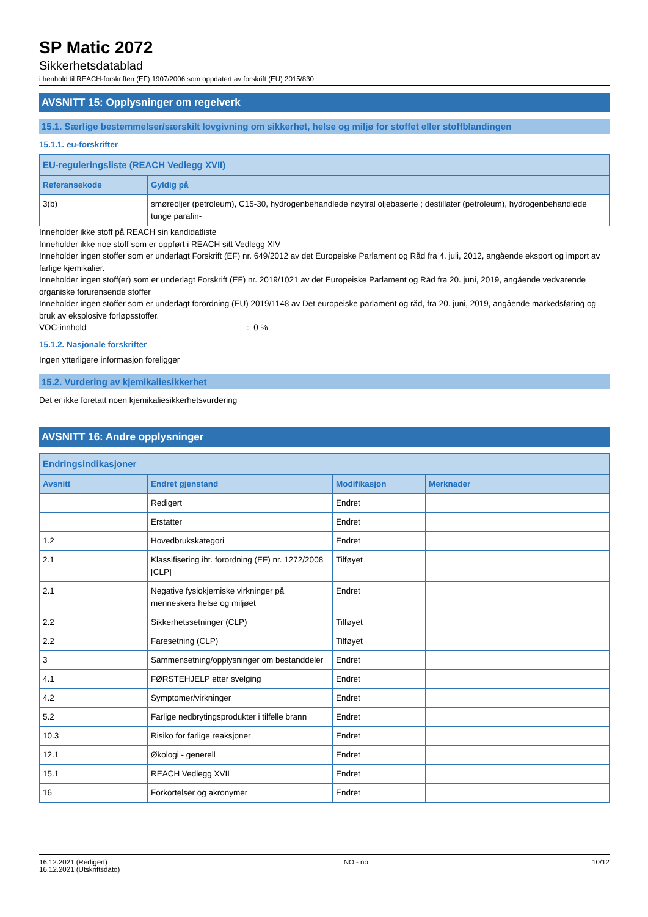SP Matic 2072
Sikkerhetsdatablad
i henhold til REACH-forskriften (EF) 1907/2006 som oppdatert av forskrift (EU) 2015/830
AVSNITT 15: Opplysninger om regelverk
15.1. Særlige bestemmelser/særskilt lovgivning om sikkerhet, helse og miljø for stoffet eller stoffblandingen
15.1.1. eu-forskrifter
| EU-reguleringsliste (REACH Vedlegg XVII) | |
| --- | --- |
| Referansekode | Gyldig på |
| 3(b) | smøreoljer (petroleum), C15-30, hydrogenbehandlede nøytral oljebaserte ; destillater (petroleum), hydrogenbehandlede tunge parafin- |
Inneholder ikke stoff på REACH sin kandidatliste
Inneholder ikke noe stoff som er oppført i REACH sitt Vedlegg XIV
Inneholder ingen stoffer som er underlagt Forskrift (EF) nr. 649/2012 av det Europeiske Parlament og Råd fra 4. juli, 2012, angående eksport og import av farlige kjemikalier.
Inneholder ingen stoff(er) som er underlagt Forskrift (EF) nr. 2019/1021 av det Europeiske Parlament og Råd fra 20. juni, 2019, angående vedvarende organiske forurensende stoffer
Inneholder ingen stoffer som er underlagt forordning (EU) 2019/1148 av Det europeiske parlament og råd, fra 20. juni, 2019, angående markedsføring og bruk av eksplosive forløpsstoffer.
VOC-innhold: 0 %
15.1.2. Nasjonale forskrifter
Ingen ytterligere informasjon foreligger
15.2. Vurdering av kjemikaliesikkerhet
Det er ikke foretatt noen kjemikaliesikkerhetsvurdering
AVSNITT 16: Andre opplysninger
| Endringsindikasjoner | | | |
| --- | --- | --- | --- |
| Avsnitt | Endret gjenstand | Modifikasjon | Merknader |
| | Redigert | Endret | |
| | Erstatter | Endret | |
| 1.2 | Hovedbrukskategori | Endret | |
| 2.1 | Klassifisering iht. forordning (EF) nr. 1272/2008 [CLP] | Tilføyet | |
| 2.1 | Negative fysiokjemiske virkninger på menneskers helse og miljøet | Endret | |
| 2.2 | Sikkerhetssetninger (CLP) | Tilføyet | |
| 2.2 | Faresetning (CLP) | Tilføyet | |
| 3 | Sammensetning/opplysninger om bestanddeler | Endret | |
| 4.1 | FØRSTEHJELP etter svelging | Endret | |
| 4.2 | Symptomer/virkninger | Endret | |
| 5.2 | Farlige nedbrytingsprodukter i tilfelle brann | Endret | |
| 10.3 | Risiko for farlige reaksjoner | Endret | |
| 12.1 | Økologi - generell | Endret | |
| 15.1 | REACH Vedlegg XVII | Endret | |
| 16 | Forkortelser og akronymer | Endret | |
16.12.2021 (Redigert)
16.12.2021 (Utskriftsdato)
NO - no 10/12